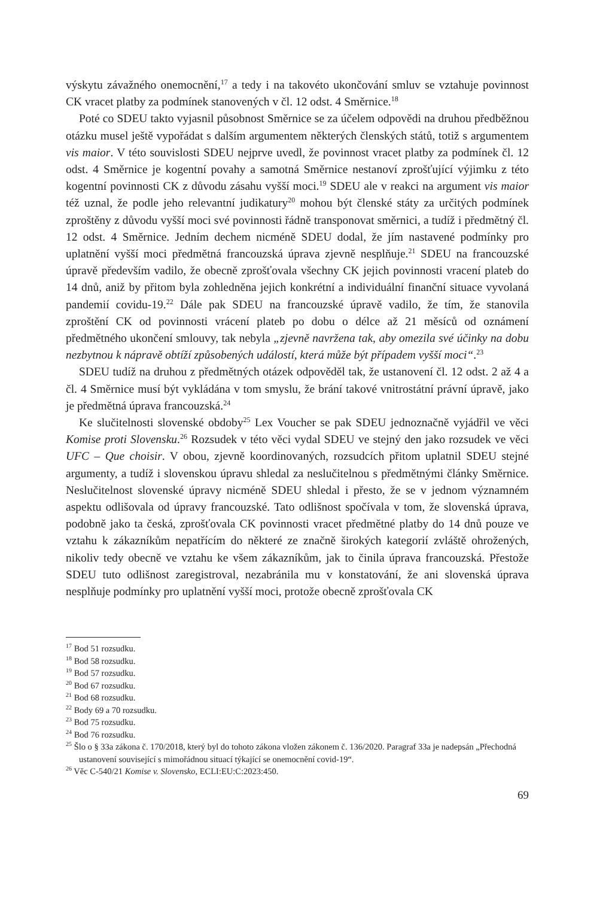výskytu závažného onemocnění,<sup>17</sup> a tedy i na takovéto ukončování smluv se vztahuje povinnost CK vracet platby za podmínek stanovených v čl. 12 odst. 4 Směrnice.<sup>18</sup>
Poté co SDEU takto vyjasnil působnost Směrnice se za účelem odpovědi na druhou předběžnou otázku musel ještě vypořádat s dalším argumentem některých členských států, totiž s argumentem vis maior. V této souvislosti SDEU nejprve uvedl, že povinnost vracet platby za podmínek čl. 12 odst. 4 Směrnice je kogentní povahy a samotná Směrnice nestanoví zprošťující výjimku z této kogentní povinnosti CK z důvodu zásahu vyšší moci.<sup>19</sup> SDEU ale v reakci na argument vis maior též uznal, že podle jeho relevantní judikatury<sup>20</sup> mohou být členské státy za určitých podmínek zproštěny z důvodu vyšší moci své povinnosti řádně transponovat směrnici, a tudíž i předmětný čl. 12 odst. 4 Směrnice. Jedním dechem nicméně SDEU dodal, že jím nastavené podmínky pro uplatnění vyšší moci předmětná francouzská úprava zjevně nesplňuje.<sup>21</sup> SDEU na francouzské úpravě především vadilo, že obecně zprošťovala všechny CK jejich povinnosti vracení plateb do 14 dnů, aniž by přitom byla zohledněna jejich konkrétní a individuální finanční situace vyvolaná pandemií covidu-19.<sup>22</sup> Dále pak SDEU na francouzské úpravě vadilo, že tím, že stanovila zproštění CK od povinnosti vrácení plateb po dobu o délce až 21 měsíců od oznámení předmětného ukončení smlouvy, tak nebyla „zjevně navržena tak, aby omezila své účinky na dobu nezbytnou k nápravě obtíží způsobených událostí, která může být případem vyšší moci“.<sup>23</sup>
SDEU tudíž na druhou z předmětných otázek odpověděl tak, že ustanovení čl. 12 odst. 2 až 4 a čl. 4 Směrnice musí být vykládána v tom smyslu, že brání takové vnitrostátní právní úpravě, jako je předmětná úprava francouzská.<sup>24</sup>
Ke slučitelnosti slovenské obdoby<sup>25</sup> Lex Voucher se pak SDEU jednoznačně vyjádřil ve věci Komise proti Slovensku.<sup>26</sup> Rozsudek v této věci vydal SDEU ve stejný den jako rozsudek ve věci UFC – Que choisir. V obou, zjevně koordinovaných, rozsudcích přitom uplatnil SDEU stejné argumenty, a tudíž i slovenskou úpravu shledal za neslučitelnou s předmětnými články Směrnice. Neslučitelnost slovenské úpravy nicméně SDEU shledal i přesto, že se v jednom významném aspektu odlišovala od úpravy francouzské. Tato odlišnost spočívala v tom, že slovenská úprava, podobně jako ta česká, zprošťovala CK povinnosti vracet předmětné platby do 14 dnů pouze ve vztahu k zákazníkům nepatřícím do některé ze značně širokých kategorií zvláště ohrožených, nikoliv tedy obecně ve vztahu ke všem zákazníkům, jak to činila úprava francouzská. Přestože SDEU tuto odlišnost zaregistroval, nezabránila mu v konstatování, že ani slovenská úprava nesplňuje podmínky pro uplatnění vyšší moci, protože obecně zprošťovala CK
<sup>17</sup> Bod 51 rozsudku.
<sup>18</sup> Bod 58 rozsudku.
<sup>19</sup> Bod 57 rozsudku.
<sup>20</sup> Bod 67 rozsudku.
<sup>21</sup> Bod 68 rozsudku.
<sup>22</sup> Body 69 a 70 rozsudku.
<sup>23</sup> Bod 75 rozsudku.
<sup>24</sup> Bod 76 rozsudku.
<sup>25</sup> Šlo o § 33a zákona č. 170/2018, který byl do tohoto zákona vložen zákonem č. 136/2020. Paragraf 33a je nadepsán „Přechodná ustanovení související s mimořádnou situací týkající se onemocnění covid-19“.
<sup>26</sup> Věc C-540/21 Komise v. Slovensko, ECLI:EU:C:2023:450.
69